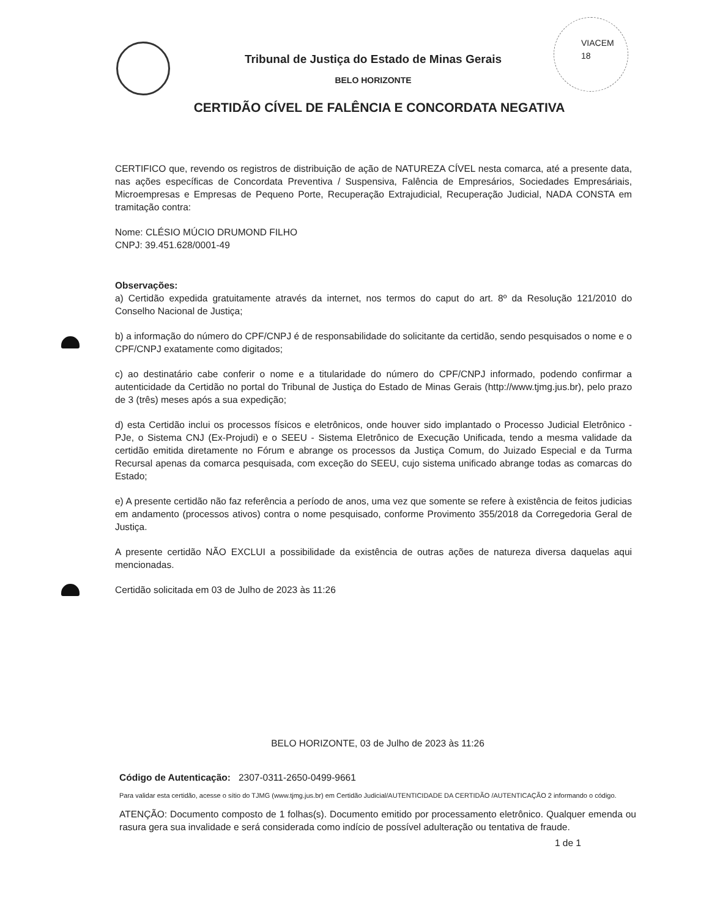VIACEM
18
Tribunal de Justiça do Estado de Minas Gerais
BELO HORIZONTE
CERTIDÃO CÍVEL DE FALÊNCIA E CONCORDATA NEGATIVA
CERTIFICO que, revendo os registros de distribuição de ação de NATUREZA CÍVEL nesta comarca, até a presente data, nas ações específicas de Concordata Preventiva / Suspensiva, Falência de Empresários, Sociedades Empresáriais, Microempresas e Empresas de Pequeno Porte, Recuperação Extrajudicial, Recuperação Judicial, NADA CONSTA em tramitação contra:
Nome: CLÉSIO MÚCIO DRUMOND FILHO
CNPJ: 39.451.628/0001-49
Observações:
a) Certidão expedida gratuitamente através da internet, nos termos do caput do art. 8º da Resolução 121/2010 do Conselho Nacional de Justiça;
b) a informação do número do CPF/CNPJ é de responsabilidade do solicitante da certidão, sendo pesquisados o nome e o CPF/CNPJ exatamente como digitados;
c) ao destinatário cabe conferir o nome e a titularidade do número do CPF/CNPJ informado, podendo confirmar a autenticidade da Certidão no portal do Tribunal de Justiça do Estado de Minas Gerais (http://www.tjmg.jus.br), pelo prazo de 3 (três) meses após a sua expedição;
d) esta Certidão inclui os processos físicos e eletrônicos, onde houver sido implantado o Processo Judicial Eletrônico - PJe, o Sistema CNJ (Ex-Projudi) e o SEEU - Sistema Eletrônico de Execução Unificada, tendo a mesma validade da certidão emitida diretamente no Fórum e abrange os processos da Justiça Comum, do Juizado Especial e da Turma Recursal apenas da comarca pesquisada, com exceção do SEEU, cujo sistema unificado abrange todas as comarcas do Estado;
e) A presente certidão não faz referência a período de anos, uma vez que somente se refere à existência de feitos judicias em andamento (processos ativos) contra o nome pesquisado, conforme Provimento 355/2018 da Corregedoria Geral de Justiça.
A presente certidão NÃO EXCLUI a possibilidade da existência de outras ações de natureza diversa daquelas aqui mencionadas.
Certidão solicitada em 03 de Julho de 2023 às 11:26
BELO HORIZONTE, 03 de Julho de 2023 às 11:26
Código de Autenticação: 2307-0311-2650-0499-9661
Para validar esta certidão, acesse o sítio do TJMG (www.tjmg.jus.br) em Certidão Judicial/AUTENTICIDADE DA CERTIDÃO /AUTENTICAÇÃO 2 informando o código.
ATENÇÃO: Documento composto de 1 folhas(s). Documento emitido por processamento eletrônico. Qualquer emenda ou rasura gera sua invalidade e será considerada como indício de possível adulteração ou tentativa de fraude.
1 de 1